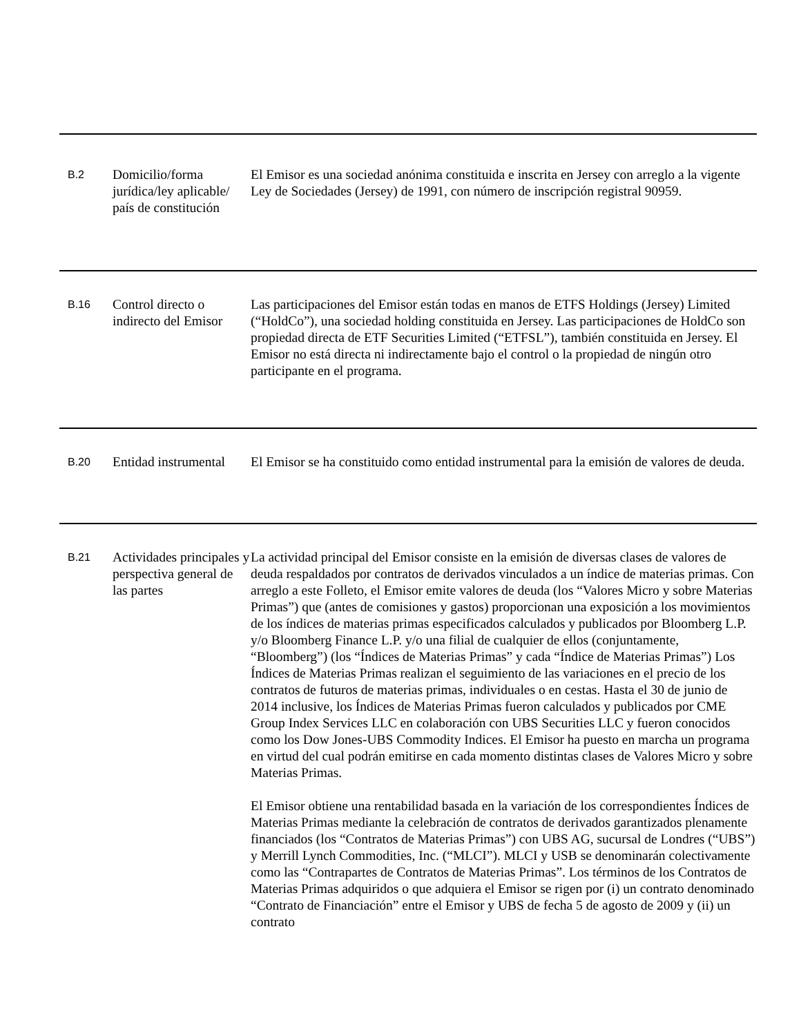| B.2 | Domicilio/forma jurídica/ley aplicable/ país de constitución | El Emisor es una sociedad anónima constituida e inscrita en Jersey con arreglo a la vigente Ley de Sociedades (Jersey) de 1991, con número de inscripción registral 90959. |
| B.16 | Control directo o indirecto del Emisor | Las participaciones del Emisor están todas en manos de ETFS Holdings (Jersey) Limited (“HoldCo”), una sociedad holding constituida en Jersey. Las participaciones de HoldCo son propiedad directa de ETF Securities Limited (“ETFSL”), también constituida en Jersey. El Emisor no está directa ni indirectamente bajo el control o la propiedad de ningún otro participante en el programa. |
| B.20 | Entidad instrumental | El Emisor se ha constituido como entidad instrumental para la emisión de valores de deuda. |
| B.21 | Actividades principales y perspectiva general de las partes | La actividad principal del Emisor consiste en la emisión de diversas clases de valores de deuda respaldados por contratos de derivados vinculados a un índice de materias primas. Con arreglo a este Folleto, el Emisor emite valores de deuda (los “Valores Micro y sobre Materias Primas”) que (antes de comisiones y gastos) proporcionan una exposición a los movimientos de los índices de materias primas especificados calculados y publicados por Bloomberg L.P. y/o Bloomberg Finance L.P. y/o una filial de cualquier de ellos (conjuntamente, “Bloomberg”) (los “Índices de Materias Primas” y cada “Índice de Materias Primas”) Los Índices de Materias Primas realizan el seguimiento de las variaciones en el precio de los contratos de futuros de materias primas, individuales o en cestas. Hasta el 30 de junio de 2014 inclusive, los Índices de Materias Primas fueron calculados y publicados por CME Group Index Services LLC en colaboración con UBS Securities LLC y fueron conocidos como los Dow Jones-UBS Commodity Indices. El Emisor ha puesto en marcha un programa en virtud del cual podrán emitirse en cada momento distintas clases de Valores Micro y sobre Materias Primas. El Emisor obtiene una rentabilidad basada en la variación de los correspondientes Índices de Materias Primas mediante la celebración de contratos de derivados garantizados plenamente financiados (los “Contratos de Materias Primas”) con UBS AG, sucursal de Londres (“UBS”) y Merrill Lynch Commodities, Inc. (“MLCI”). MLCI y USB se denominarán colectivamente como las “Contrapartes de Contratos de Materias Primas”. Los términos de los Contratos de Materias Primas adquiridos o que adquiera el Emisor se rigen por (i) un contrato denominado “Contrato de Financiación” entre el Emisor y UBS de fecha 5 de agosto de 2009 y (ii) un contrato |